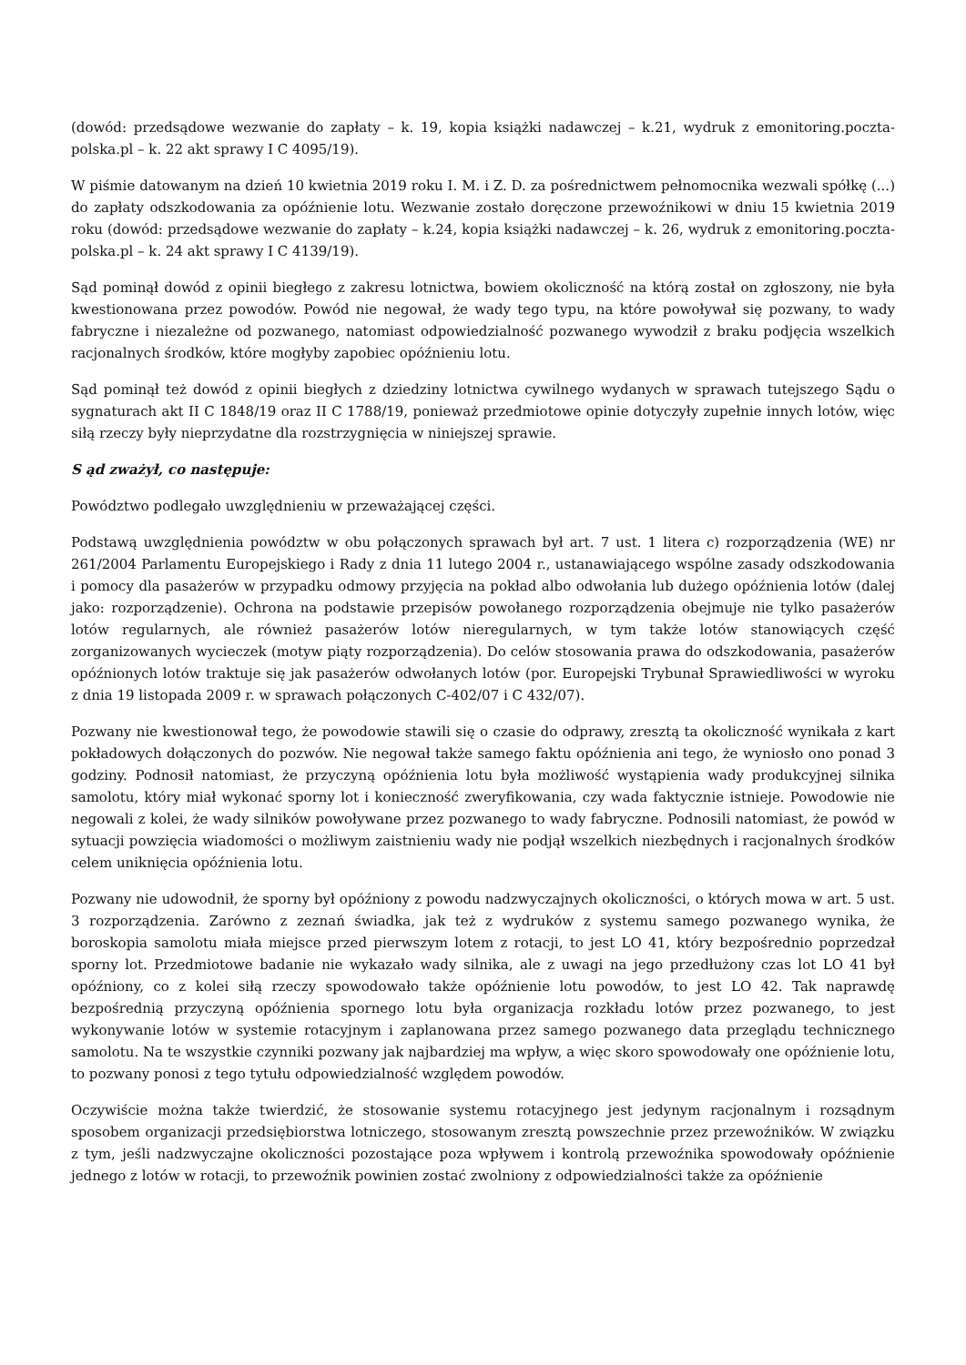(dowód: przedsądowe wezwanie do zapłaty – k. 19, kopia książki nadawczej – k.21, wydruk z emonitoring.poczta-polska.pl – k. 22 akt sprawy I C 4095/19).
W piśmie datowanym na dzień 10 kwietnia 2019 roku I. M. i Z. D. za pośrednictwem pełnomocnika wezwali spółkę (...) do zapłaty odszkodowania za opóźnienie lotu. Wezwanie zostało doręczone przewoźnikowi w dniu 15 kwietnia 2019 roku (dowód: przedsądowe wezwanie do zapłaty – k.24, kopia książki nadawczej – k. 26, wydruk z emonitoring.poczta-polska.pl – k. 24 akt sprawy I C 4139/19).
Sąd pominął dowód z opinii biegłego z zakresu lotnictwa, bowiem okoliczność na którą został on zgłoszony, nie była kwestionowana przez powodów. Powód nie negował, że wady tego typu, na które powoływał się pozwany, to wady fabryczne i niezależne od pozwanego, natomiast odpowiedzialność pozwanego wywodził z braku podjęcia wszelkich racjonalnych środków, które mogłyby zapobiec opóźnieniu lotu.
Sąd pominął też dowód z opinii biegłych z dziedziny lotnictwa cywilnego wydanych w sprawach tutejszego Sądu o sygnaturach akt II C 1848/19 oraz II C 1788/19, ponieważ przedmiotowe opinie dotyczyły zupełnie innych lotów, więc siłą rzeczy były nieprzydatne dla rozstrzygnięcia w niniejszej sprawie.
S ąd zważył, co następuje:
Powództwo podlegało uwzględnieniu w przeważającej części.
Podstawą uwzględnienia powództw w obu połączonych sprawach był art. 7 ust. 1 litera c) rozporządzenia (WE) nr 261/2004 Parlamentu Europejskiego i Rady z dnia 11 lutego 2004 r., ustanawiającego wspólne zasady odszkodowania i pomocy dla pasażerów w przypadku odmowy przyjęcia na pokład albo odwołania lub dużego opóźnienia lotów (dalej jako: rozporządzenie). Ochrona na podstawie przepisów powołanego rozporządzenia obejmuje nie tylko pasażerów lotów regularnych, ale również pasażerów lotów nieregularnych, w tym także lotów stanowiących część zorganizowanych wycieczek (motyw piąty rozporządzenia). Do celów stosowania prawa do odszkodowania, pasażerów opóźnionych lotów traktuje się jak pasażerów odwołanych lotów (por. Europejski Trybunał Sprawiedliwości w wyroku z dnia 19 listopada 2009 r. w sprawach połączonych C-402/07 i C 432/07).
Pozwany nie kwestionował tego, że powodowie stawili się o czasie do odprawy, zresztą ta okoliczność wynikała z kart pokładowych dołączonych do pozwów. Nie negował także samego faktu opóźnienia ani tego, że wyniosło ono ponad 3 godziny. Podnosił natomiast, że przyczyną opóźnienia lotu była możliwość wystąpienia wady produkcyjnej silnika samolotu, który miał wykonać sporny lot i konieczność zweryfikowania, czy wada faktycznie istnieje. Powodowie nie negowali z kolei, że wady silników powoływane przez pozwanego to wady fabryczne. Podnosili natomiast, że powód w sytuacji powzięcia wiadomości o możliwym zaistnieniu wady nie podjął wszelkich niezbędnych i racjonalnych środków celem uniknięcia opóźnienia lotu.
Pozwany nie udowodnił, że sporny był opóźniony z powodu nadzwyczajnych okoliczności, o których mowa w art. 5 ust. 3 rozporządzenia. Zarówno z zeznań świadka, jak też z wydruków z systemu samego pozwanego wynika, że boroskopia samolotu miała miejsce przed pierwszym lotem z rotacji, to jest LO 41, który bezpośrednio poprzedzał sporny lot. Przedmiotowe badanie nie wykazało wady silnika, ale z uwagi na jego przedłużony czas lot LO 41 był opóźniony, co z kolei siłą rzeczy spowodowało także opóźnienie lotu powodów, to jest LO 42. Tak naprawdę bezpośrednią przyczyną opóźnienia spornego lotu była organizacja rozkładu lotów przez pozwanego, to jest wykonywanie lotów w systemie rotacyjnym i zaplanowana przez samego pozwanego data przeglądu technicznego samolotu. Na te wszystkie czynniki pozwany jak najbardziej ma wpływ, a więc skoro spowodowały one opóźnienie lotu, to pozwany ponosi z tego tytułu odpowiedzialność względem powodów.
Oczywiście można także twierdzić, że stosowanie systemu rotacyjnego jest jedynym racjonalnym i rozsądnym sposobem organizacji przedsiębiorstwa lotniczego, stosowanym zresztą powszechnie przez przewoźników. W związku z tym, jeśli nadzwyczajne okoliczności pozostające poza wpływem i kontrolą przewoźnika spowodowały opóźnienie jednego z lotów w rotacji, to przewoźnik powinien zostać zwolniony z odpowiedzialności także za opóźnienie